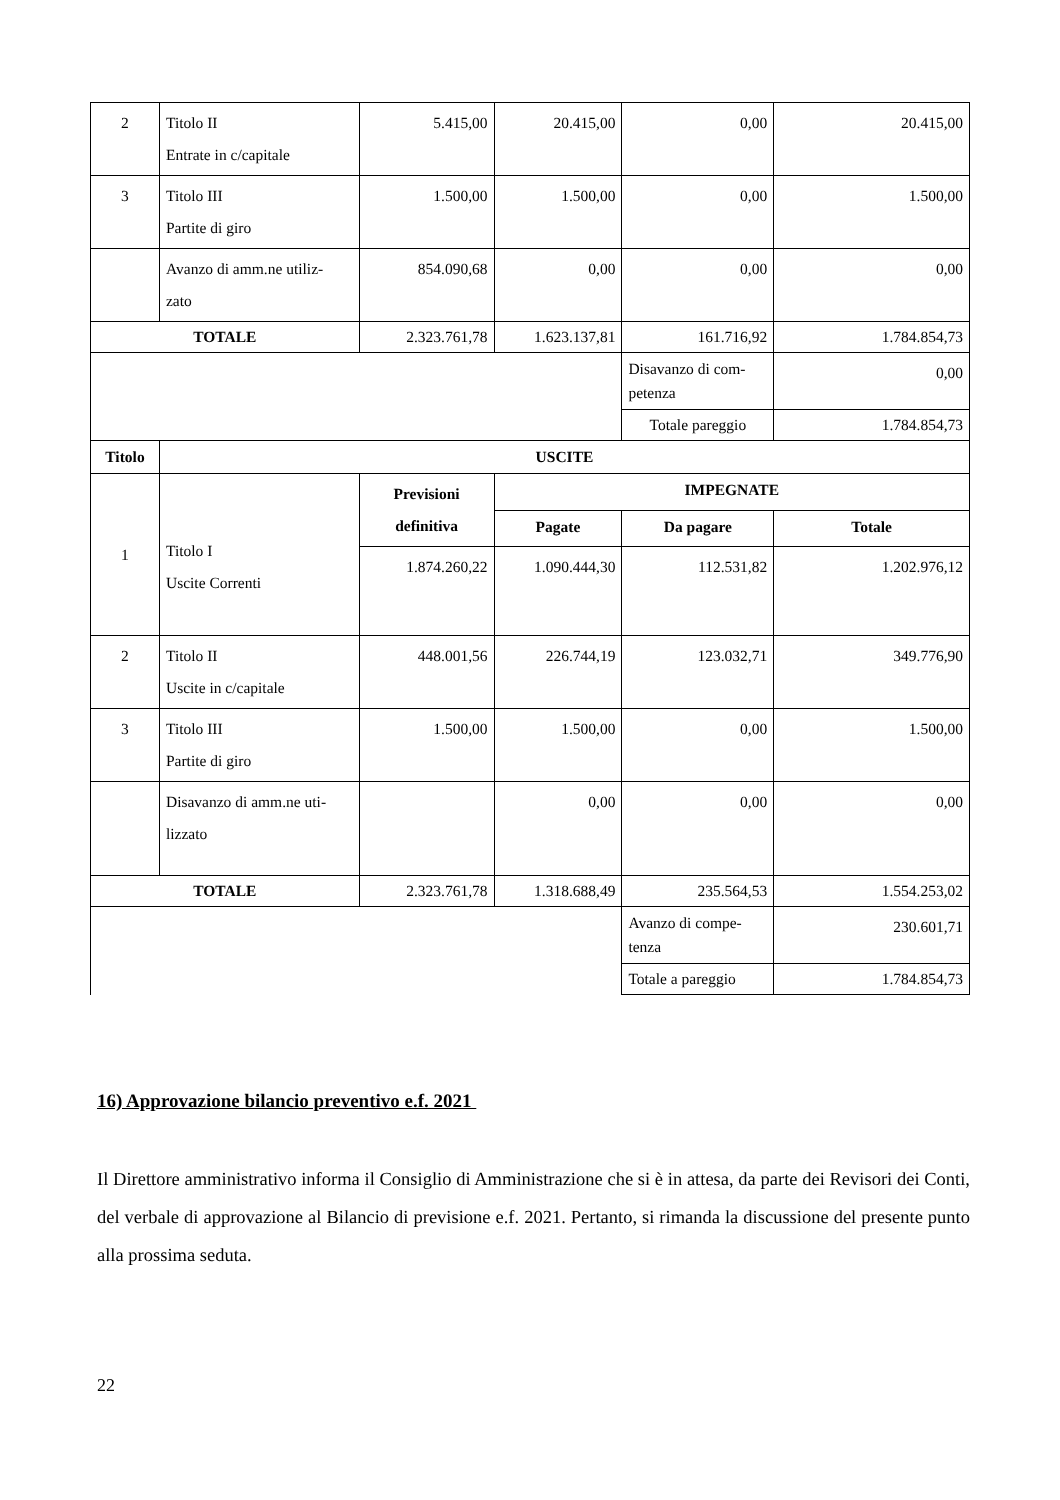| 2 | Titolo II Entrate in c/capitale | 5.415,00 | 20.415,00 | 0,00 | 20.415,00 |
| 3 | Titolo III Partite di giro | 1.500,00 | 1.500,00 | 0,00 | 1.500,00 |
| | Avanzo di amm.ne utiliz- zato | 854.090,68 | 0,00 | 0,00 | 0,00 |
| TOTALE | | 2.323.761,78 | 1.623.137,81 | 161.716,92 | 1.784.854,73 |
| | | | | Disavanzo di com- petenza | 0,00 |
| | | | | Totale pareggio | 1.784.854,73 |
| Titolo | USCITE | | | | |
| 1 | Titolo I Uscite Correnti | Previsioni definitiva | IMPEGNATE | | |
| | | | Pagate | Da pagare | Totale |
| | | 1.874.260,22 | 1.090.444,30 | 112.531,82 | 1.202.976,12 |
| 2 | Titolo II Uscite in c/capitale | 448.001,56 | 226.744,19 | 123.032,71 | 349.776,90 |
| 3 | Titolo III Partite di giro | 1.500,00 | 1.500,00 | 0,00 | 1.500,00 |
| | Disavanzo di amm.ne uti- lizzato | | 0,00 | 0,00 | 0,00 |
| TOTALE | | 2.323.761,78 | 1.318.688,49 | 235.564,53 | 1.554.253,02 |
| | | | | Avanzo di compe- tenza | 230.601,71 |
| | | | | Totale a pareggio | 1.784.854,73 |
16) Approvazione bilancio preventivo e.f. 2021
Il Direttore amministrativo informa il Consiglio di Amministrazione che si è in attesa, da parte dei Revisori dei Conti, del verbale di approvazione al Bilancio di previsione e.f. 2021. Pertanto, si rimanda la discussione del presente punto alla prossima seduta.
22